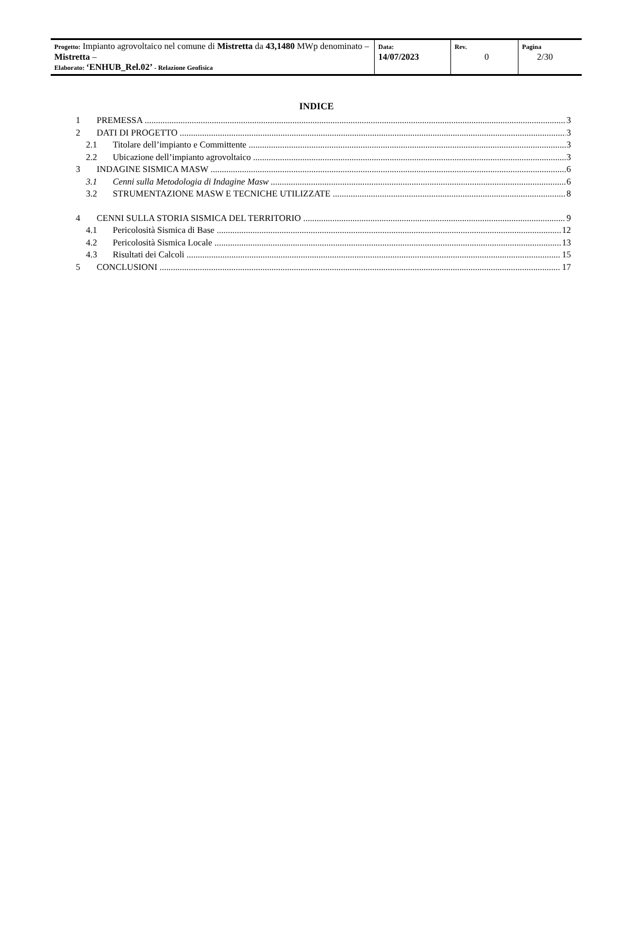| Progetto: Impianto agrovoltaico nel comune di Mistretta da 43,1480 MWp denominato – Mistretta – Elaborato: ‘ENHUB_Rel.02’ - Relazione Geofisica | Data: 14/07/2023 | Rev. 0 | Pagina 2/30 |
INDICE
1 PREMESSA 3
2 DATI DI PROGETTO 3
2.1 Titolare dell’impianto e Committente 3
2.2 Ubicazione dell’impianto agrovoltaico 3
3 INDAGINE SISMICA MASW 6
3.1 Cenni sulla Metodologia di Indagine Masw 6
3.2 STRUMENTAZIONE MASW E TECNICHE UTILIZZATE 8
4 CENNI SULLA STORIA SISMICA DEL TERRITORIO 9
4.1 Pericolosità Sismica di Base 12
4.2 Pericolosità Sismica Locale 13
4.3 Risultati dei Calcoli 15
5 CONCLUSIONI 17